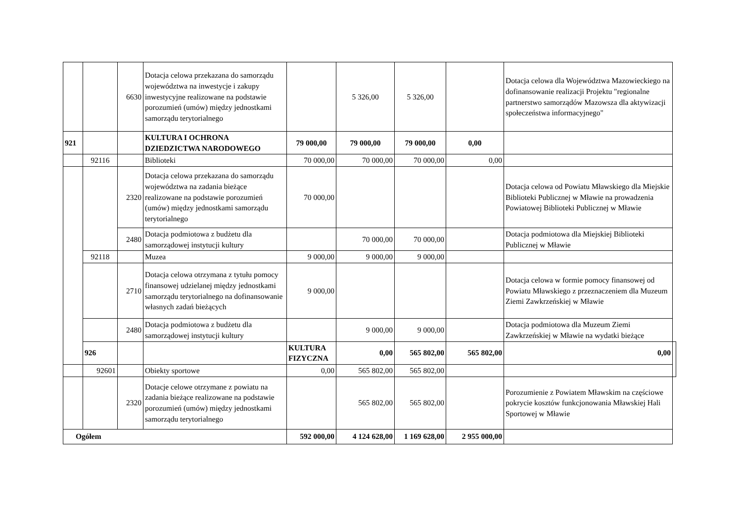| | | 6630 | Dotacja celowa przekazana do samorządu województwa na inwestycje i zakupy inwestycyjne realizowane na podstawie porozumień (umów) między jednostkami samorządu terytorialnego | | 5 326,00 | 5 326,00 | | Dotacja celowa dla Województwa Mazowieckiego na dofinansowanie realizacji Projektu "regionalne partnerstwo samorządów Mazowsza dla aktywizacji społeczeństwa informacyjnego" | |
| 921 | | | KULTURA I OCHRONA DZIEDZICTWA NARODOWEGO | 79 000,00 | 79 000,00 | 79 000,00 | 0,00 | | |
| | 92116 | | Biblioteki | 70 000,00 | 70 000,00 | 70 000,00 | 0,00 | | |
| | | 2320 | Dotacja celowa przekazana do samorządu województwa na zadania bieżące realizowane na podstawie porozumień (umów) między jednostkami samorządu terytorialnego | 70 000,00 | | | | Dotacja celowa od Powiatu Mławskiego dla Miejskie Biblioteki Publicznej w Mławie na prowadzenia Powiatowej Biblioteki Publicznej w Mławie | |
| | | 2480 | Dotacja podmiotowa z budżetu dla samorządowej instytucji kultury | | 70 000,00 | 70 000,00 | | Dotacja podmiotowa dla Miejskiej Biblioteki Publicznej w Mławie | |
| | 92118 | | Muzea | 9 000,00 | 9 000,00 | 9 000,00 | | | |
| | | 2710 | Dotacja celowa otrzymana z tytułu pomocy finansowej udzielanej między jednostkami samorządu terytorialnego na dofinansowanie własnych zadań bieżących | 9 000,00 | | | | Dotacja celowa w formie pomocy finansowej od Powiatu Mławskiego z przeznaczeniem dla Muzeum Ziemi Zawkrzeńskiej w Mławie | |
| | | 2480 | Dotacja podmiotowa z budżetu dla samorządowej instytucji kultury | | 9 000,00 | 9 000,00 | | Dotacja podmiotowa dla Muzeum Ziemi Zawkrzeńskiej w Mławie na wydatki bieżące | |
| | 926 | | | KULTURA FIZYCZNA | 0,00 | 565 802,00 | 565 802,00 | 0,00 | |
| | 92601 | | Obiekty sportowe | 0,00 | 565 802,00 | 565 802,00 | | | |
| | | 2320 | Dotacje celowe otrzymane z powiatu na zadania bieżące realizowane na podstawie porozumień (umów) między jednostkami samorządu terytorialnego | | 565 802,00 | 565 802,00 | | Porozumienie z Powiatem Mławskim na częściowe pokrycie kosztów funkcjonowania Mławskiej Hali Sportowej w Mławie | |
| Ogółem | | | | 592 000,00 | 4 124 628,00 | 1 169 628,00 | 2 955 000,00 | | |